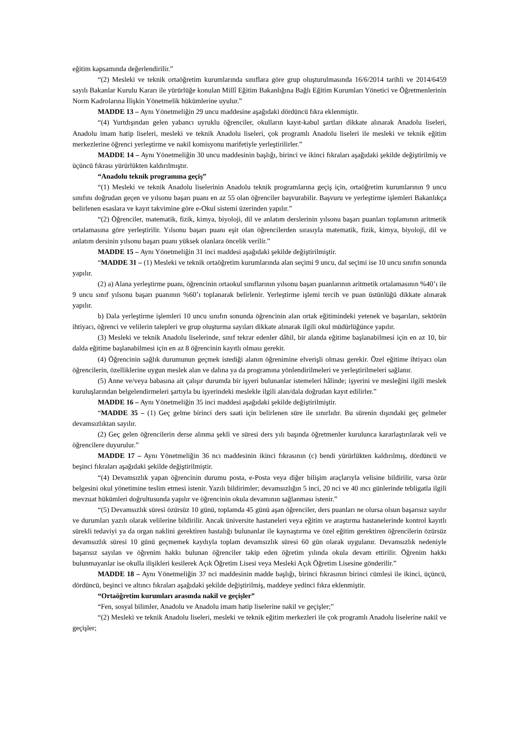eğitim kapsamında değerlendirilir.”
“(2) Mesleki ve teknik ortaöğretim kurumlarında sınıflara göre grup oluşturulmasında 16/6/2014 tarihli ve 2014/6459 sayılı Bakanlar Kurulu Kararı ile yürürlüğe konulan Millî Eğitim Bakanlığına Bağlı Eğitim Kurumları Yönetici ve Öğretmenlerinin Norm Kadrolarına İlişkin Yönetmelik hükümlerine uyulur.”
MADDE 13 – Aynı Yönetmeliğin 29 uncu maddesine aşağıdaki dördüncü fıkra eklenmiştir.
“(4) Yurtdışından gelen yabancı uyruklu öğrenciler, okulların kayıt-kabul şartları dikkate alınarak Anadolu liseleri, Anadolu imam hatip liseleri, mesleki ve teknik Anadolu liseleri, çok programlı Anadolu liseleri ile mesleki ve teknik eğitim merkezlerine öğrenci yerleştirme ve nakil komisyonu marifetiyle yerleştirilirler.”
MADDE 14 – Aynı Yönetmeliğin 30 uncu maddesinin başlığı, birinci ve ikinci fıkraları aşağıdaki şekilde değiştirilmiş ve üçüncü fıkrası yürürlükten kaldırılmıştır.
“Anadolu teknik programına geçiş”
“(1) Mesleki ve teknik Anadolu liselerinin Anadolu teknik programlarına geçiş için, ortaöğretim kurumlarının 9 uncu sınıfını doğrudan geçen ve yılsonu başarı puanı en az 55 olan öğrenciler başvurabilir. Başvuru ve yerleştirme işlemleri Bakanlıkça belirlenen esaslara ve kayıt takvimine göre e-Okul sistemi üzerinden yapılır.”
“(2) Öğrenciler, matematik, fizik, kimya, biyoloji, dil ve anlatım derslerinin yılsonu başarı puanları toplamının aritmetik ortalamasına göre yerleştirilir. Yılsonu başarı puanı eşit olan öğrencilerden sırasıyla matematik, fizik, kimya, biyoloji, dil ve anlatım dersinin yılsonu başarı puanı yüksek olanlara öncelik verilir.”
MADDE 15 – Aynı Yönetmeliğin 31 inci maddesi aşağıdaki şekilde değiştirilmiştir.
“MADDE 31 – (1) Mesleki ve teknik ortaöğretim kurumlarında alan seçimi 9 uncu, dal seçimi ise 10 uncu sınıfın sonunda yapılır.
(2) a) Alana yerleştirme puanı, öğrencinin ortaokul sınıflarının yılsonu başarı puanlarının aritmetik ortalamasının %40’ı ile 9 uncu sınıf yılsonu başarı puanının %60’ı toplanarak belirlenir. Yerleştirme işlemi tercih ve puan üstünlüğü dikkate alınarak yapılır.
b) Dala yerleştirme işlemleri 10 uncu sınıfın sonunda öğrencinin alan ortak eğitimindeki yetenek ve başarıları, sektörün ihtiyacı, öğrenci ve velilerin talepleri ve grup oluşturma sayıları dikkate alınarak ilgili okul müdürlüğünce yapılır.
(3) Mesleki ve teknik Anadolu liselerinde, sınıf tekrar edenler dâhil, bir alanda eğitime başlanabilmesi için en az 10, bir dalda eğitime başlanabilmesi için en az 8 öğrencinin kayıtlı olması gerekir.
(4) Öğrencinin sağlık durumunun geçmek istediği alanın öğrenimine elverişli olması gerekir. Özel eğitime ihtiyacı olan öğrencilerin, özelliklerine uygun meslek alan ve dalına ya da programına yönlendirilmeleri ve yerleştirilmeleri sağlanır.
(5) Anne ve/veya babasına ait çalışır durumda bir işyeri bulunanlar istemeleri hâlinde; işyerini ve mesleğini ilgili meslek kuruluşlarından belgelendirmeleri şartıyla bu işyerindeki meslekle ilgili alan/dala doğrudan kayıt edilirler.”
MADDE 16 – Aynı Yönetmeliğin 35 inci maddesi aşağıdaki şekilde değiştirilmiştir.
“MADDE 35 – (1) Geç gelme birinci ders saati için belirlenen süre ile sınırlıdır. Bu sürenin dışındaki geç gelmeler devamsızlıktan sayılır.
(2) Geç gelen öğrencilerin derse alınma şekli ve süresi ders yılı başında öğretmenler kurulunca kararlaştırılarak veli ve öğrencilere duyurulur.”
MADDE 17 – Aynı Yönetmeliğin 36 ncı maddesinin ikinci fıkrasının (c) bendi yürürlükten kaldırılmış, dördüncü ve beşinci fıkraları aşağıdaki şekilde değiştirilmiştir.
“(4) Devamsızlık yapan öğrencinin durumu posta, e-Posta veya diğer bilişim araçlarıyla velisine bildirilir, varsa özür belgesini okul yönetimine teslim etmesi istenir. Yazılı bildirimler; devamsızlığın 5 inci, 20 nci ve 40 ıncı günlerinde tebligatla ilgili mevzuat hükümleri doğrultusunda yapılır ve öğrencinin okula devamının sağlanması istenir.”
“(5) Devamsızlık süresi özürsüz 10 günü, toplamda 45 günü aşan öğrenciler, ders puanları ne olursa olsun başarısız sayılır ve durumları yazılı olarak velilerine bildirilir. Ancak üniversite hastaneleri veya eğitim ve araştırma hastanelerinde kontrol kayıtlı sürekli tedaviyi ya da organ naklini gerektiren hastalığı bulunanlar ile kaynaştırma ve özel eğitim gerektiren öğrencilerin özürsüz devamsızlık süresi 10 günü geçmemek kaydıyla toplam devamsızlık süresi 60 gün olarak uygulanır. Devamsızlık nedeniyle başarısız sayılan ve öğrenim hakkı bulunan öğrenciler takip eden öğretim yılında okula devam ettirilir. Öğrenim hakkı bulunmayanlar ise okulla ilişikleri kesilerek Açık Öğretim Lisesi veya Mesleki Açık Öğretim Lisesine gönderilir.”
MADDE 18 – Aynı Yönetmeliğin 37 nci maddesinin madde başlığı, birinci fıkrasının birinci cümlesi ile ikinci, üçüncü, dördüncü, beşinci ve altıncı fıkraları aşağıdaki şekilde değiştirilmiş, maddeye yedinci fıkra eklenmiştir.
“Ortaöğretim kurumları arasında nakil ve geçişler”
“Fen, sosyal bilimler, Anadolu ve Anadolu imam hatip liselerine nakil ve geçişler;”
“(2) Mesleki ve teknik Anadolu liseleri, mesleki ve teknik eğitim merkezleri ile çok programlı Anadolu liselerine nakil ve geçişler;